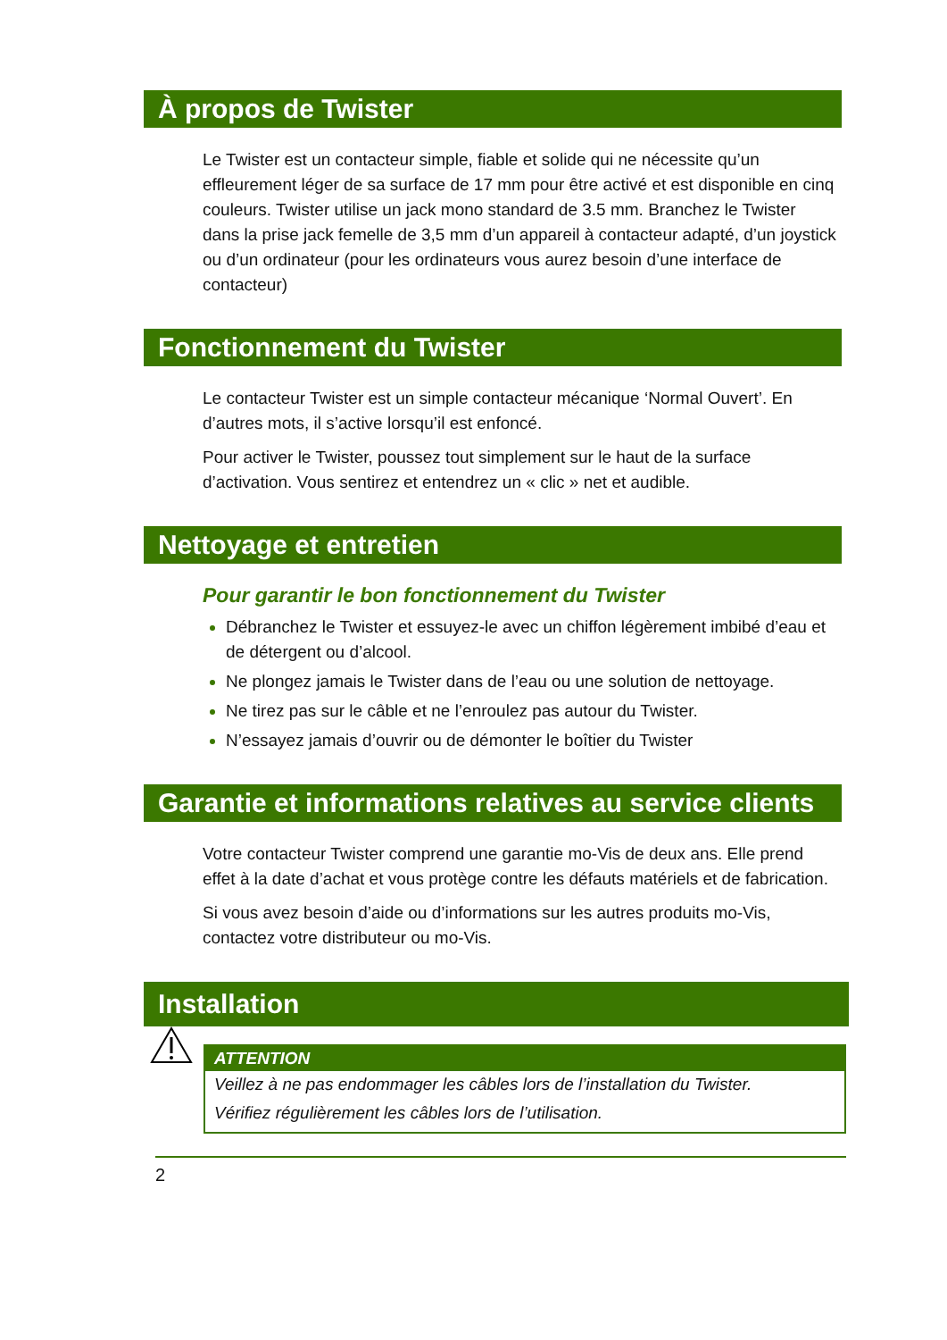À propos de Twister
Le Twister est un contacteur simple, fiable et solide qui ne nécessite qu’un effleurement léger de sa surface de 17 mm pour être activé et est disponible en cinq couleurs. Twister utilise un jack mono standard de 3.5 mm. Branchez le Twister dans la prise jack femelle de 3,5 mm d’un appareil à contacteur adapté, d’un joystick ou d’un ordinateur (pour les ordinateurs vous aurez besoin d’une interface de contacteur)
Fonctionnement du Twister
Le contacteur Twister est un simple contacteur mécanique ‘Normal Ouvert’. En d’autres mots, il s’active lorsqu’il est enfoncé.
Pour activer le Twister, poussez tout simplement sur le haut de la surface d’activation. Vous sentirez et entendrez un « clic » net et audible.
Nettoyage et entretien
Pour garantir le bon fonctionnement du Twister
Débranchez le Twister et essuyez-le avec un chiffon légèrement imbibé d’eau et de détergent ou d’alcool.
Ne plongez jamais le Twister dans de l’eau ou une solution de nettoyage.
Ne tirez pas sur le câble et ne l’enroulez pas autour du Twister.
N’essayez jamais d’ouvrir ou de démonter le boîtier du Twister
Garantie et informations relatives au service clients
Votre contacteur Twister comprend une garantie mo-Vis de deux ans. Elle prend effet à la date d’achat et vous protège contre les défauts matériels et de fabrication.
Si vous avez besoin d’aide ou d’informations sur les autres produits mo-Vis, contactez votre distributeur ou mo-Vis.
Installation
ATTENTION
Veillez à ne pas endommager les câbles lors de l’installation du Twister.
Vérifiez régulièrement les câbles lors de l’utilisation.
2